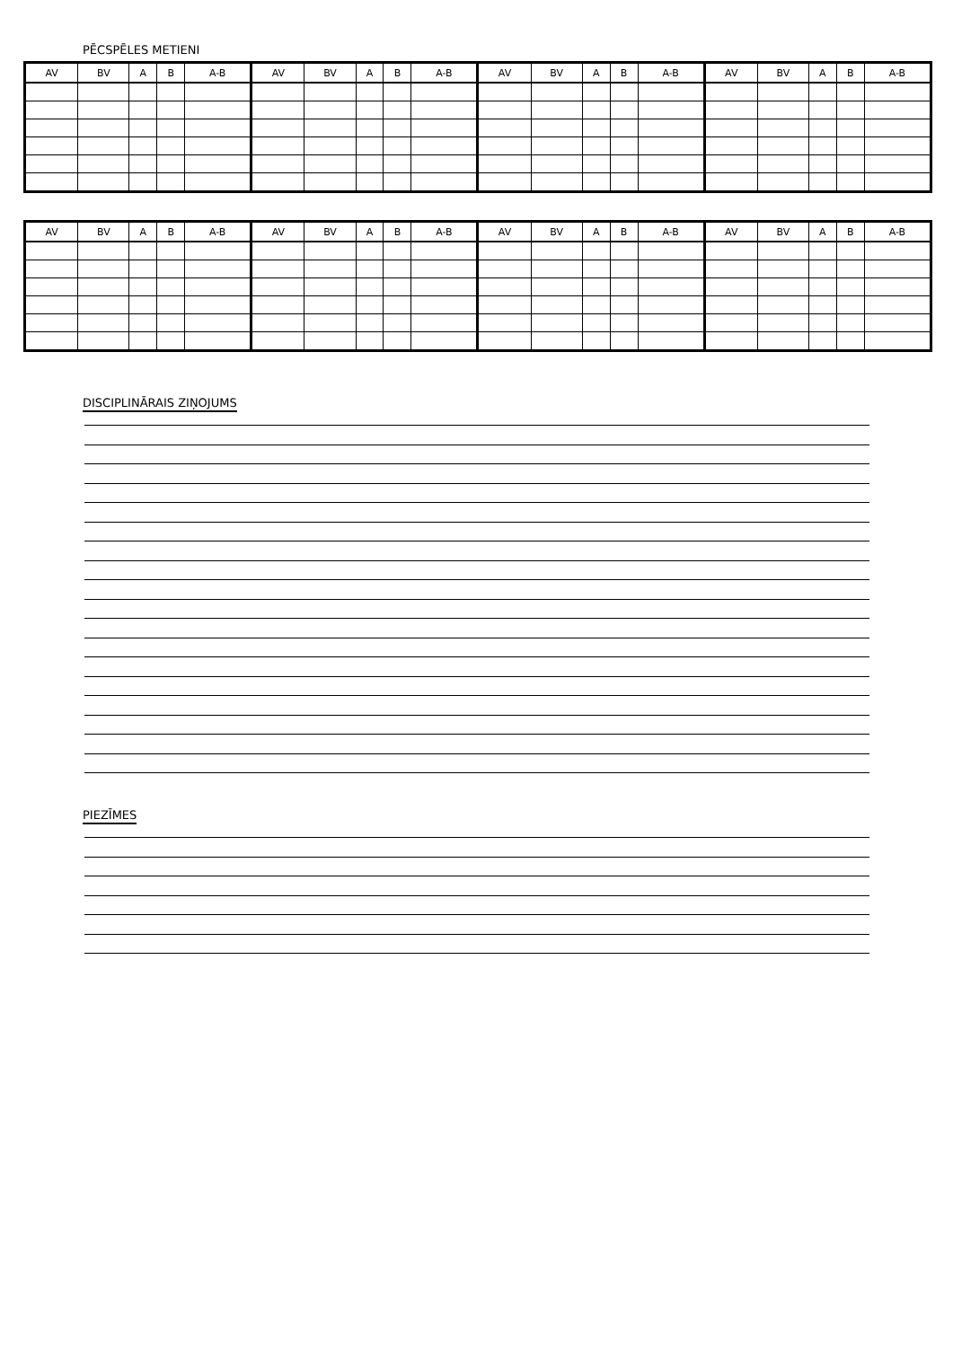PĒCSPĒLES METIENI
| AV | BV | A | B | A-B | AV | BV | A | B | A-B | AV | BV | A | B | A-B | AV | BV | A | B | A-B |
| AV | BV | A | B | A-B | AV | BV | A | B | A-B | AV | BV | A | B | A-B | AV | BV | A | B | A-B |
DISCIPLINĀRAIS ZIŅOJUMS
PIEZĪMES